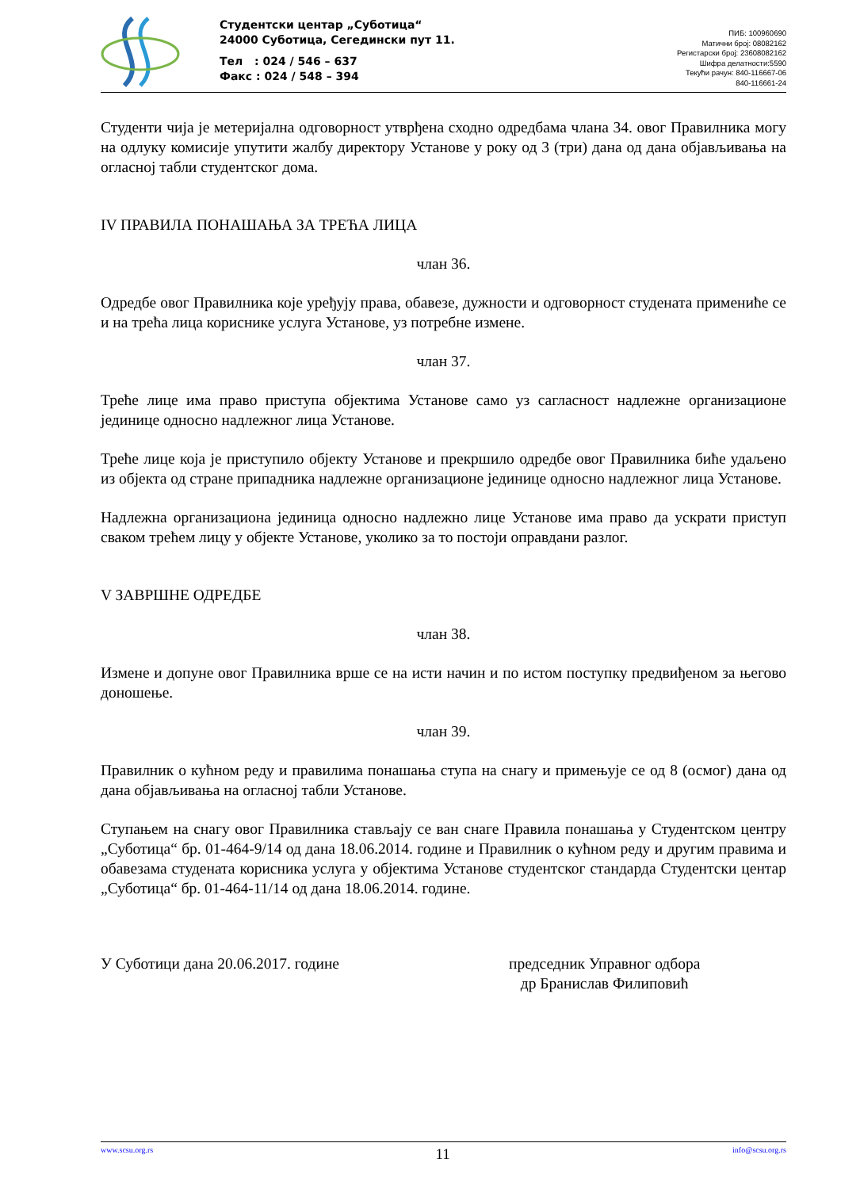Студентски центар „Суботица“
24000 Суботица, Сегедински пут 11.
Тел : 024 / 546 – 637
Факс : 024 / 548 – 394
ПИБ: 100960690
Матични број: 08082162
Регистарски број: 23608082162
Шифра делатности:5590
Текући рачун: 840-116667-06
840-116661-24
Студенти чија је метеријална одговорност утврђена сходно одредбама члана 34. овог Правилника могу на одлуку комисије упутити жалбу директору Установе у року од 3 (три) дана од дана објављивања на огласној табли студентског дома.
IV ПРАВИЛА ПОНАШАЊА ЗА ТРЕЋА ЛИЦА
члан 36.
Одредбе овог Правилника које уређују права, обавезе, дужности и одговорност студената примениће се и на трећа лица кориснике услуга Установе, уз потребне измене.
члан 37.
Треће лице има право приступа објектима Установе само уз сагласност надлежне организационе јединице односно надлежног лица Установе.
Треће лице која је приступило објекту Установе и прекршило одредбе овог Правилника биће удаљено из објекта од стране припадника надлежне организационе јединице односно надлежног лица Установе.
Надлежна организациона јединица односно надлежно лице Установе има право да ускрати приступ сваком трећем лицу у објекте Установе, уколико за то постоји оправдани разлог.
V ЗАВРШНЕ ОДРЕДБЕ
члан 38.
Измене и допуне овог Правилника врше се на исти начин и по истом поступку предвиђеном за његово доношење.
члан 39.
Правилник о кућном реду и правилима понашања ступа на снагу и примењује се од 8 (осмог) дана од дана објављивања на огласној табли Установе.
Ступањем на снагу овог Правилника стављају се ван снаге Правила понашања у Студентском центру „Суботица“ бр. 01-464-9/14 од дана 18.06.2014. године и Правилник о кућном реду и другим правима и обавезама студената корисника услуга у објектима Установе студентског стандарда Студентски центар „Суботица“ бр. 01-464-11/14 од дана 18.06.2014. године.
У Суботици дана 20.06.2017. године председник Управног одбора
др Бранислав Филиповић
www.scsu.org.rs 11 info@scsu.org.rs